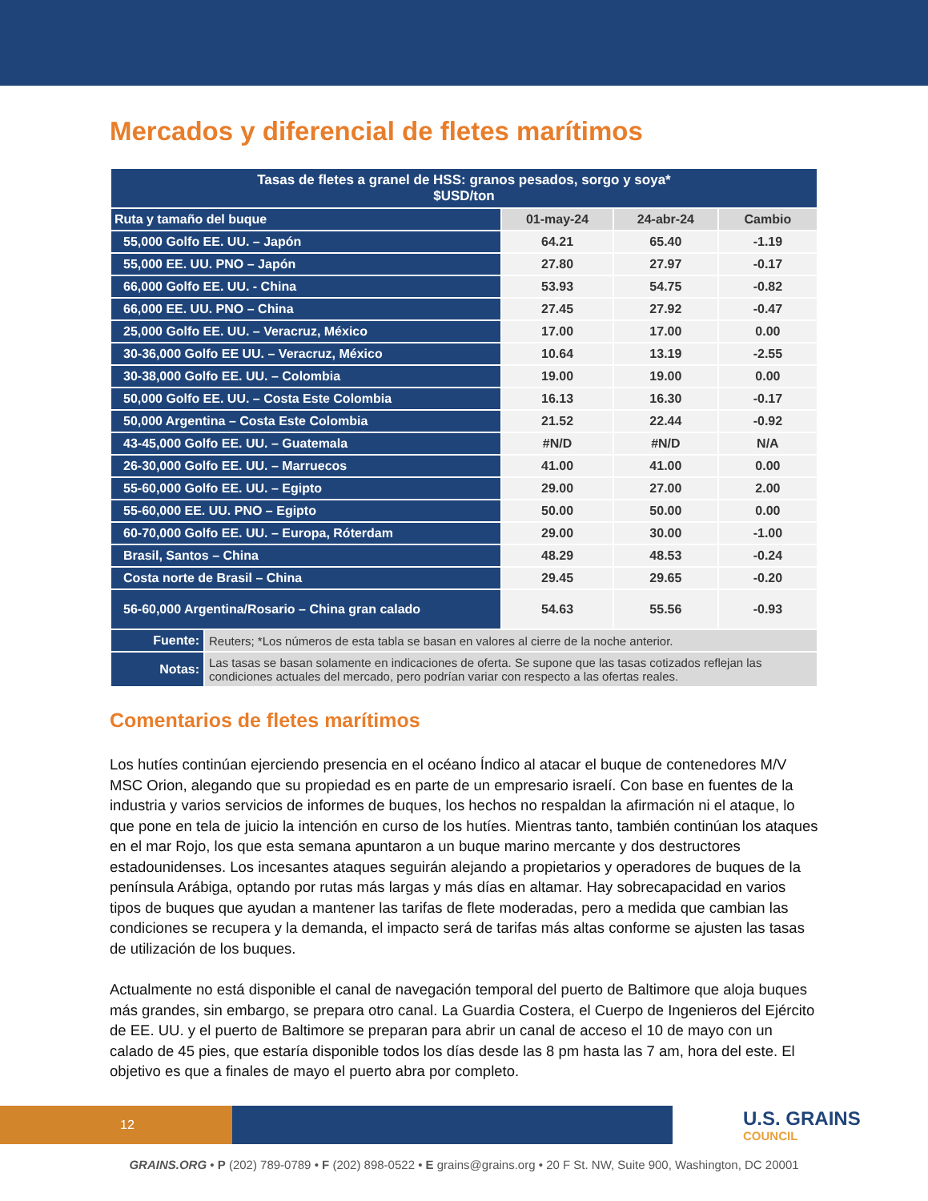Mercados y diferencial de fletes marítimos
| Tasas de fletes a granel de HSS: granos pesados, sorgo y soya* $USD/ton | | | | |
| --- | --- | --- | --- | --- |
| Ruta y tamaño del buque | | 01-may-24 | 24-abr-24 | Cambio |
| 55,000 Golfo EE. UU. – Japón | | 64.21 | 65.40 | -1.19 |
| 55,000 EE. UU. PNO – Japón | | 27.80 | 27.97 | -0.17 |
| 66,000 Golfo EE. UU. - China | | 53.93 | 54.75 | -0.82 |
| 66,000 EE. UU. PNO – China | | 27.45 | 27.92 | -0.47 |
| 25,000 Golfo EE. UU. – Veracruz, México | | 17.00 | 17.00 | 0.00 |
| 30-36,000 Golfo EE UU. – Veracruz, México | | 10.64 | 13.19 | -2.55 |
| 30-38,000 Golfo EE. UU. – Colombia | | 19.00 | 19.00 | 0.00 |
| 50,000 Golfo EE. UU. – Costa Este Colombia | | 16.13 | 16.30 | -0.17 |
| 50,000 Argentina – Costa Este Colombia | | 21.52 | 22.44 | -0.92 |
| 43-45,000 Golfo EE. UU. – Guatemala | | #N/D | #N/D | N/A |
| 26-30,000 Golfo EE. UU. – Marruecos | | 41.00 | 41.00 | 0.00 |
| 55-60,000 Golfo EE. UU. – Egipto | | 29.00 | 27.00 | 2.00 |
| 55-60,000 EE. UU. PNO – Egipto | | 50.00 | 50.00 | 0.00 |
| 60-70,000 Golfo EE. UU. – Europa, Róterdam | | 29.00 | 30.00 | -1.00 |
| Brasil, Santos – China | | 48.29 | 48.53 | -0.24 |
| Costa norte de Brasil – China | | 29.45 | 29.65 | -0.20 |
| 56-60,000 Argentina/Rosario – China gran calado | | 54.63 | 55.56 | -0.93 |
| Fuente: | Reuters; *Los números de esta tabla se basan en valores al cierre de la noche anterior. | | | |
| Notas: | Las tasas se basan solamente en indicaciones de oferta. Se supone que las tasas cotizados reflejan las condiciones actuales del mercado, pero podrían variar con respecto a las ofertas reales. | | | |
Comentarios de fletes marítimos
Los hutíes continúan ejerciendo presencia en el océano Índico al atacar el buque de contenedores M/V MSC Orion, alegando que su propiedad es en parte de un empresario israelí. Con base en fuentes de la industria y varios servicios de informes de buques, los hechos no respaldan la afirmación ni el ataque, lo que pone en tela de juicio la intención en curso de los hutíes. Mientras tanto, también continúan los ataques en el mar Rojo, los que esta semana apuntaron a un buque marino mercante y dos destructores estadounidenses. Los incesantes ataques seguirán alejando a propietarios y operadores de buques de la península Arábiga, optando por rutas más largas y más días en altamar. Hay sobrecapacidad en varios tipos de buques que ayudan a mantener las tarifas de flete moderadas, pero a medida que cambian las condiciones se recupera y la demanda, el impacto será de tarifas más altas conforme se ajusten las tasas de utilización de los buques.
Actualmente no está disponible el canal de navegación temporal del puerto de Baltimore que aloja buques más grandes, sin embargo, se prepara otro canal. La Guardia Costera, el Cuerpo de Ingenieros del Ejército de EE. UU. y el puerto de Baltimore se preparan para abrir un canal de acceso el 10 de mayo con un calado de 45 pies, que estaría disponible todos los días desde las 8 pm hasta las 7 am, hora del este. El objetivo es que a finales de mayo el puerto abra por completo.
12 U.S. GRAINS
COUNCIL
GRAINS.ORG • P (202) 789-0789 • F (202) 898-0522 • E grains@grains.org • 20 F St. NW, Suite 900, Washington, DC 20001